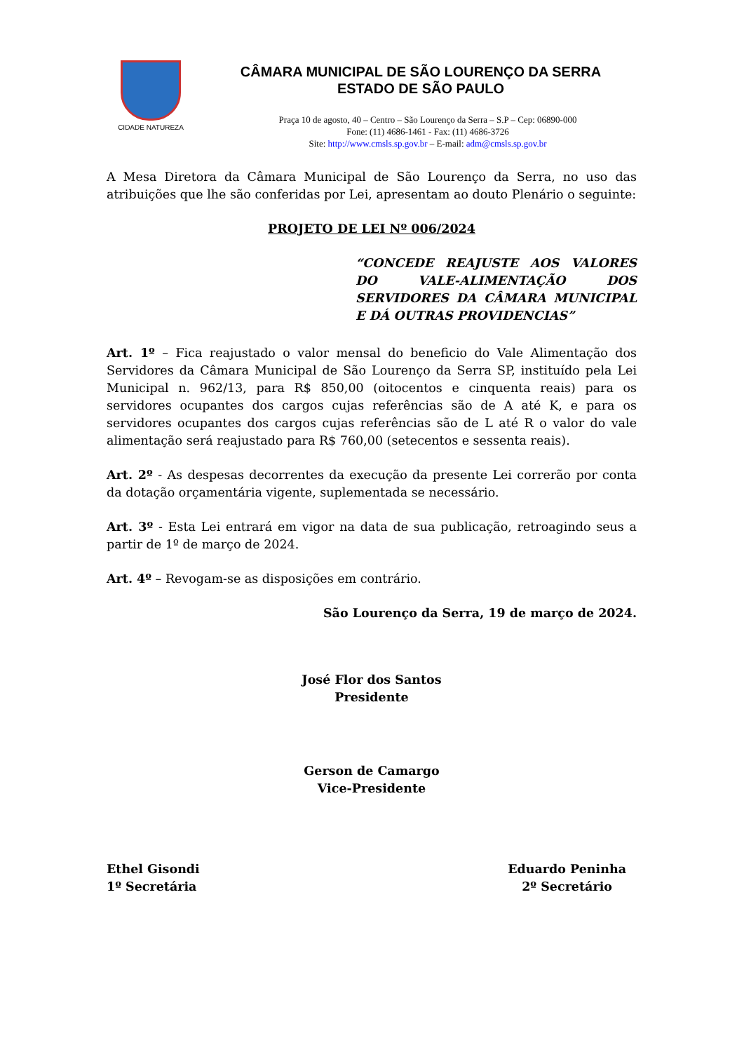CIDADE NATUREZA
CÂMARA MUNICIPAL DE SÃO LOURENÇO DA SERRA
ESTADO DE SÃO PAULO
Praça 10 de agosto, 40 – Centro – São Lourenço da Serra – S.P – Cep: 06890-000
Fone: (11) 4686-1461 - Fax: (11) 4686-3726
Site: http://www.cmsls.sp.gov.br – E-mail: adm@cmsls.sp.gov.br
A Mesa Diretora da Câmara Municipal de São Lourenço da Serra, no uso das atribuições que lhe são conferidas por Lei, apresentam ao douto Plenário o seguinte:
PROJETO DE LEI Nº 006/2024
“CONCEDE REAJUSTE AOS VALORES DO VALE-ALIMENTAÇÃO DOS SERVIDORES DA CÂMARA MUNICIPAL E DÁ OUTRAS PROVIDENCIAS”
Art. 1º – Fica reajustado o valor mensal do beneficio do Vale Alimentação dos Servidores da Câmara Municipal de São Lourenço da Serra SP, instituído pela Lei Municipal n. 962/13, para R$ 850,00 (oitocentos e cinquenta reais) para os servidores ocupantes dos cargos cujas referências são de A até K, e para os servidores ocupantes dos cargos cujas referências são de L até R o valor do vale alimentação será reajustado para R$ 760,00 (setecentos e sessenta reais).
Art. 2º - As despesas decorrentes da execução da presente Lei correrão por conta da dotação orçamentária vigente, suplementada se necessário.
Art. 3º - Esta Lei entrará em vigor na data de sua publicação, retroagindo seus a partir de 1º de março de 2024.
Art. 4º – Revogam-se as disposições em contrário.
São Lourenço da Serra, 19 de março de 2024.
José Flor dos Santos
Presidente
Gerson de Camargo
Vice-Presidente
Ethel Gisondi
1º Secretária
Eduardo Peninha
2º Secretário